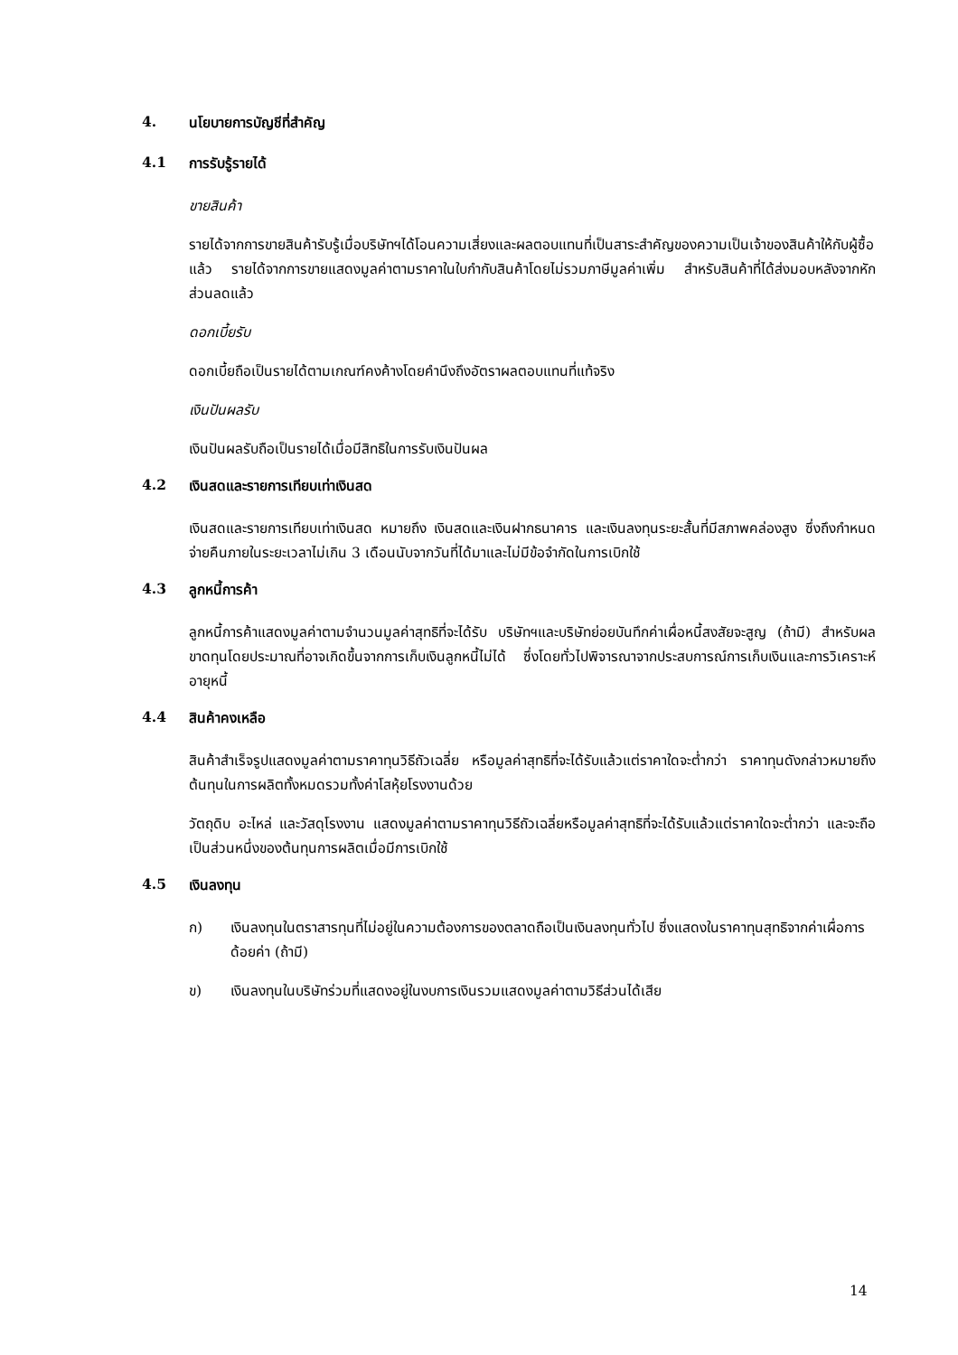4. นโยบายการบัญชีที่สำคัญ
4.1 การรับรู้รายได้
ขายสินค้า
รายได้จากการขายสินค้ารับรู้เมื่อบริษัทฯได้โอนความเสี่ยงและผลตอบแทนที่เป็นสาระสำคัญของความเป็นเจ้าของสินค้าให้กับผู้ซื้อแล้ว รายได้จากการขายแสดงมูลค่าตามราคาในใบกำกับสินค้าโดยไม่รวมภาษีมูลค่าเพิ่ม สำหรับสินค้าที่ได้ส่งมอบหลังจากหักส่วนลดแล้ว
ดอกเบี้ยรับ
ดอกเบี้ยถือเป็นรายได้ตามเกณฑ์คงค้างโดยคำนึงถึงอัตราผลตอบแทนที่แท้จริง
เงินปันผลรับ
เงินปันผลรับถือเป็นรายได้เมื่อมีสิทธิในการรับเงินปันผล
4.2 เงินสดและรายการเทียบเท่าเงินสด
เงินสดและรายการเทียบเท่าเงินสด หมายถึง เงินสดและเงินฝากธนาคาร และเงินลงทุนระยะสั้นที่มีสภาพคล่องสูง ซึ่งถึงกำหนดจ่ายคืนภายในระยะเวลาไม่เกิน 3 เดือนนับจากวันที่ได้มาและไม่มีข้อจำกัดในการเบิกใช้
4.3 ลูกหนี้การค้า
ลูกหนี้การค้าแสดงมูลค่าตามจำนวนมูลค่าสุทธิที่จะได้รับ บริษัทฯและบริษัทย่อยบันทึกค่าเผื่อหนี้สงสัยจะสูญ (ถ้ามี) สำหรับผลขาดทุนโดยประมาณที่อาจเกิดขึ้นจากการเก็บเงินลูกหนี้ไม่ได้ ซึ่งโดยทั่วไปพิจารณาจากประสบการณ์การเก็บเงินและการวิเคราะห์อายุหนี้
4.4 สินค้าคงเหลือ
สินค้าสำเร็จรูปแสดงมูลค่าตามราคาทุนวิธีถัวเฉลี่ย หรือมูลค่าสุทธิที่จะได้รับแล้วแต่ราคาใดจะต่ำกว่า ราคาทุนดังกล่าวหมายถึงต้นทุนในการผลิตทั้งหมดรวมทั้งค่าโสหุ้ยโรงงานด้วย
วัตถุดิบ อะไหล่ และวัสดุโรงงาน แสดงมูลค่าตามราคาทุนวิธีถัวเฉลี่ยหรือมูลค่าสุทธิที่จะได้รับแล้วแต่ราคาใดจะต่ำกว่า และจะถือเป็นส่วนหนึ่งของต้นทุนการผลิตเมื่อมีการเบิกใช้
4.5 เงินลงทุน
ก) เงินลงทุนในตราสารทุนที่ไม่อยู่ในความต้องการของตลาดถือเป็นเงินลงทุนทั่วไป ซึ่งแสดงในราคาทุนสุทธิจากค่าเผื่อการด้อยค่า (ถ้ามี)
ข) เงินลงทุนในบริษัทร่วมที่แสดงอยู่ในงบการเงินรวมแสดงมูลค่าตามวิธีส่วนได้เสีย
14